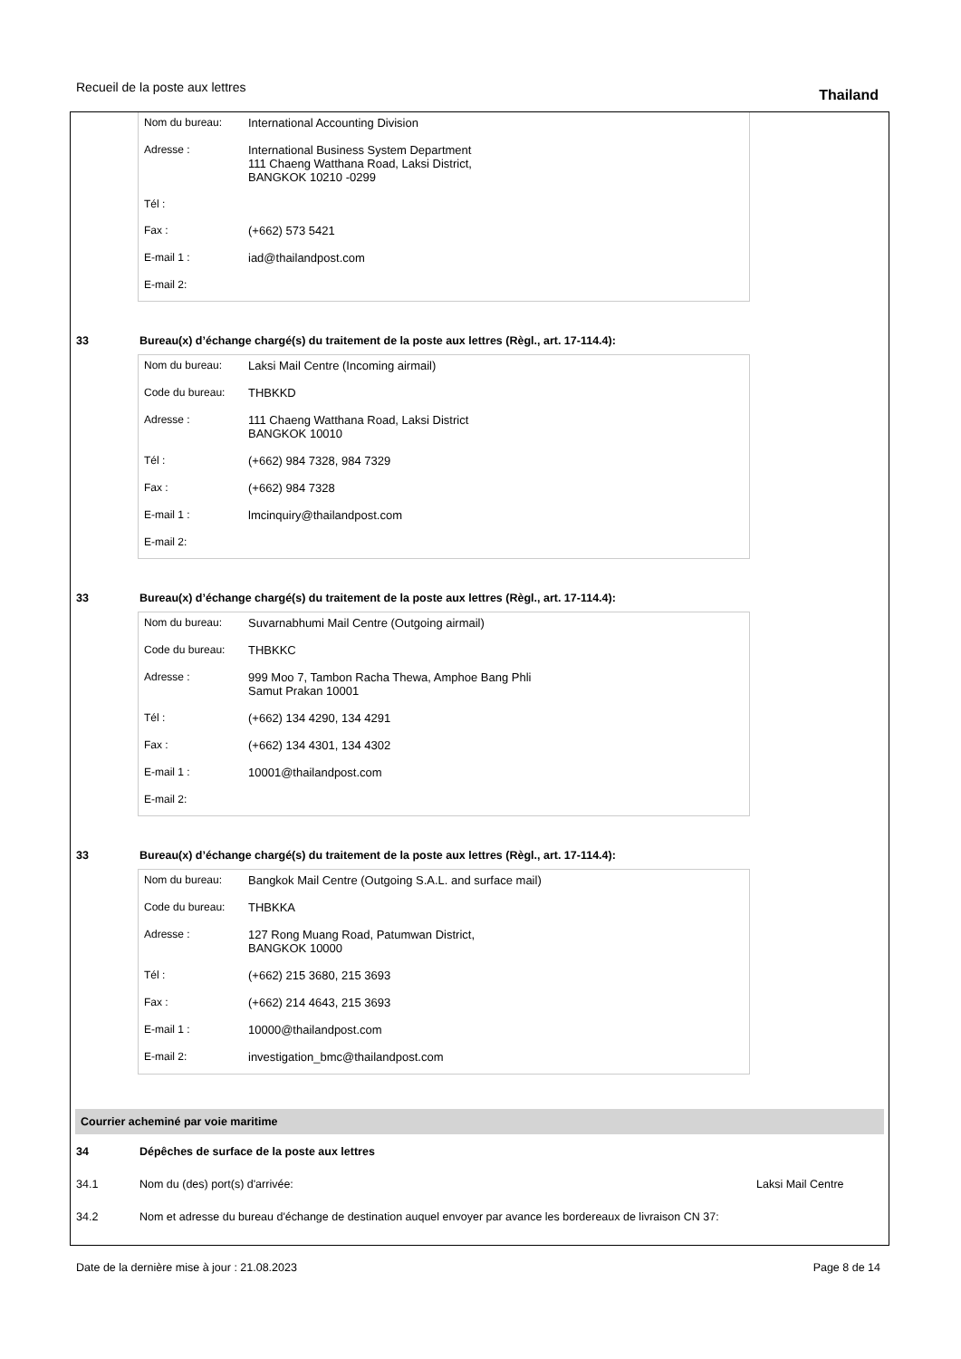Recueil de la poste aux lettres Thailand
| Nom du bureau: | International Accounting Division |
| Adresse : | International Business System Department 111 Chaeng Watthana Road, Laksi District, BANGKOK 10210 -0299 |
| Tél : | |
| Fax : | (+662) 573 5421 |
| E-mail 1 : | iad@thailandpost.com |
| E-mail 2: | |
33 Bureau(x) d’échange chargé(s) du traitement de la poste aux lettres (Règl., art. 17-114.4):
| Nom du bureau: | Laksi Mail Centre (Incoming airmail) |
| Code du bureau: | THBKKD |
| Adresse : | 111 Chaeng Watthana Road, Laksi District BANGKOK 10010 |
| Tél : | (+662) 984 7328, 984 7329 |
| Fax : | (+662) 984 7328 |
| E-mail 1 : | lmcinquiry@thailandpost.com |
| E-mail 2: | |
33 Bureau(x) d’échange chargé(s) du traitement de la poste aux lettres (Règl., art. 17-114.4):
| Nom du bureau: | Suvarnabhumi Mail Centre (Outgoing airmail) |
| Code du bureau: | THBKKC |
| Adresse : | 999 Moo 7, Tambon Racha Thewa, Amphoe Bang Phli Samut Prakan 10001 |
| Tél : | (+662) 134 4290, 134 4291 |
| Fax : | (+662) 134 4301, 134 4302 |
| E-mail 1 : | 10001@thailandpost.com |
| E-mail 2: | |
33 Bureau(x) d’échange chargé(s) du traitement de la poste aux lettres (Règl., art. 17-114.4):
| Nom du bureau: | Bangkok Mail Centre (Outgoing S.A.L. and surface mail) |
| Code du bureau: | THBKKA |
| Adresse : | 127 Rong Muang Road, Patumwan District, BANGKOK 10000 |
| Tél : | (+662) 215 3680, 215 3693 |
| Fax : | (+662) 214 4643, 215 3693 |
| E-mail 1 : | 10000@thailandpost.com |
| E-mail 2: | investigation_bmc@thailandpost.com |
Courrier acheminé par voie maritime
34 Dépêches de surface de la poste aux lettres
34.1 Nom du (des) port(s) d'arrivée: Laksi Mail Centre
34.2 Nom et adresse du bureau d'échange de destination auquel envoyer par avance les bordereaux de livraison CN 37:
Date de la dernière mise à jour : 21.08.2023 Page 8 de 14